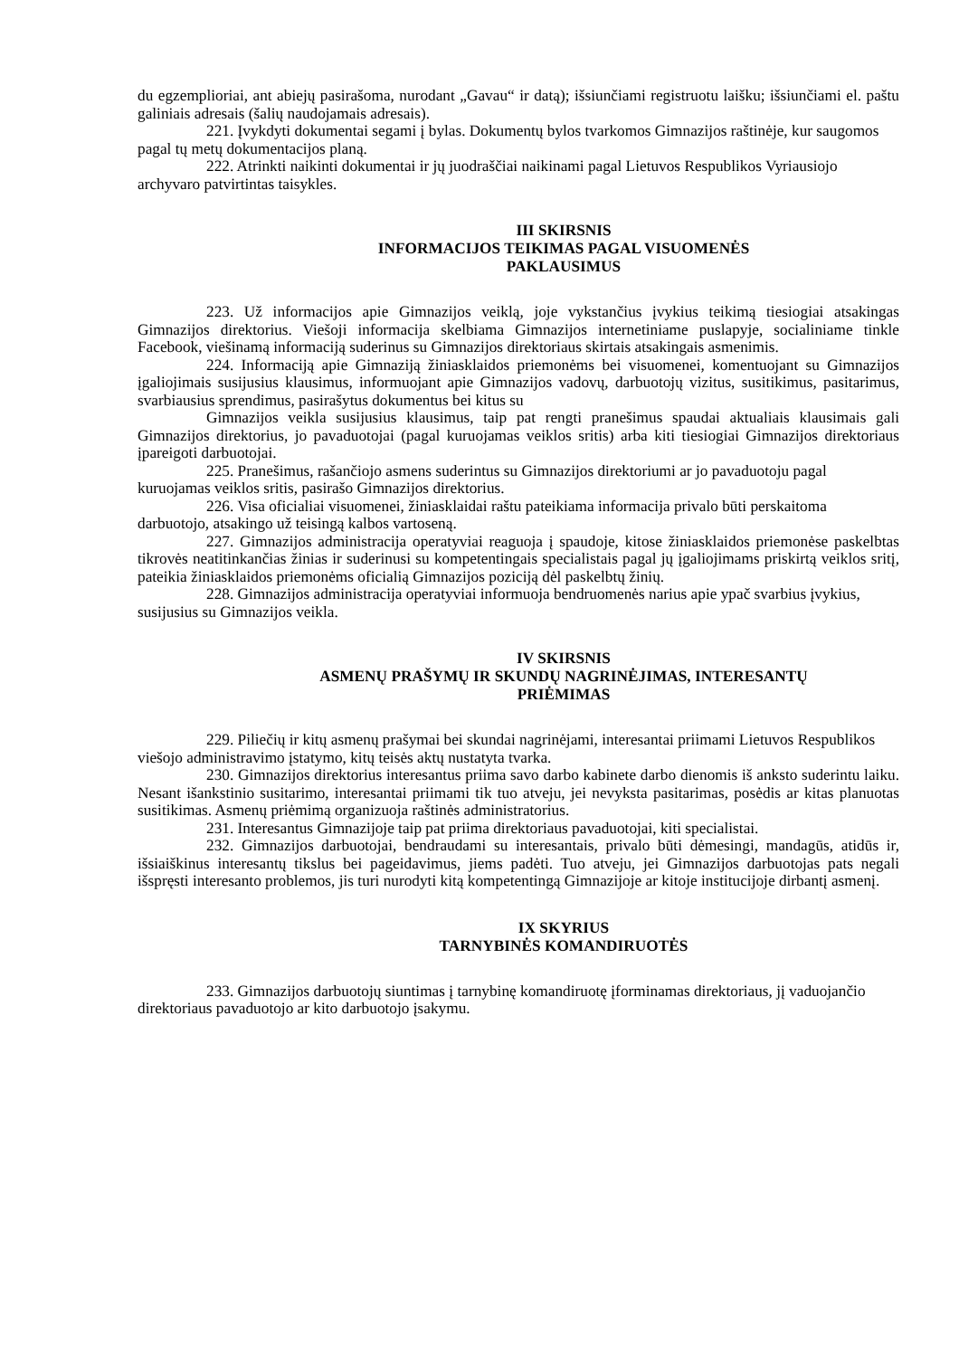du egzemplioriai, ant abiejų pasirašoma, nurodant „Gavau“ ir datą); išsiunčiami registruotu laišku; išsiunčiami el. paštu galiniais adresais (šalių naudojamais adresais).
221. Įvykdyti dokumentai segami į bylas. Dokumentų bylos tvarkomos Gimnazijos raštinėje, kur saugomos pagal tų metų dokumentacijos planą.
222. Atrinkti naikinti dokumentai ir jų juodraščiai naikinami pagal Lietuvos Respublikos Vyriausiojo archyvaro patvirtintas taisykles.
III SKIRSNIS
INFORMACIJOS TEIKIMAS PAGAL VISUOMENĖS
PAKLAUSIMUS
223. Už informacijos apie Gimnazijos veiklą, joje vykstančius įvykius teikimą tiesiogiai atsakingas Gimnazijos direktorius. Viešoji informacija skelbiama Gimnazijos internetiniame puslapyje, socialiniame tinkle Facebook, viešinamą informaciją suderinus su Gimnazijos direktoriaus skirtais atsakingais asmenimis.
224. Informaciją apie Gimnaziją žiniasklaidos priemonėms bei visuomenei, komentuojant su Gimnazijos įgaliojimais susijusius klausimus, informuojant apie Gimnazijos vadovų, darbuotojų vizitus, susitikimus, pasitarimus, svarbiausius sprendimus, pasirašytus dokumentus bei kitus su
Gimnazijos veikla susijusius klausimus, taip pat rengti pranešimus spaudai aktualiais klausimais gali Gimnazijos direktorius, jo pavaduotojai (pagal kuruojamas veiklos sritis) arba kiti tiesiogiai Gimnazijos direktoriaus įpareigoti darbuotojai.
225. Pranešimus, rašančiojo asmens suderintus su Gimnazijos direktoriumi ar jo pavaduotoju pagal kuruojamas veiklos sritis, pasirašo Gimnazijos direktorius.
226. Visa oficialiai visuomenei, žiniasklaidai raštu pateikiama informacija privalo būti perskaitoma darbuotojo, atsakingo už teisingą kalbos vartoseną.
227. Gimnazijos administracija operatyviai reaguoja į spaudoje, kitose žiniasklaidos priemonėse paskelbtas tikrovės neatitinkančias žinias ir suderinusi su kompetentingais specialistais pagal jų įgaliojimams priskirtą veiklos sritį, pateikia žiniasklaidos priemonėms oficialią Gimnazijos poziciją dėl paskelbtų žinių.
228. Gimnazijos administracija operatyviai informuoja bendruomenės narius apie ypač svarbius įvykius, susijusius su Gimnazijos veikla.
IV SKIRSNIS
ASMENŲ PRAŠYMŲ IR SKUNDŲ NAGRINĖJIMAS, INTERESANTŲ
PRIĖMIMAS
229. Piliečių ir kitų asmenų prašymai bei skundai nagrinėjami, interesantai priimami Lietuvos Respublikos viešojo administravimo įstatymo, kitų teisės aktų nustatyta tvarka.
230. Gimnazijos direktorius interesantus priima savo darbo kabinete darbo dienomis iš anksto suderintu laiku. Nesant išankstinio susitarimo, interesantai priimami tik tuo atveju, jei nevyksta pasitarimas, posėdis ar kitas planuotas susitikimas. Asmenų priėmimą organizuoja raštinės administratorius.
231. Interesantus Gimnazijoje taip pat priima direktoriaus pavaduotojai, kiti specialistai.
232. Gimnazijos darbuotojai, bendraudami su interesantais, privalo būti dėmesingi, mandagūs, atidūs ir, išsiaiškinus interesantų tikslus bei pageidavimus, jiems padėti. Tuo atveju, jei Gimnazijos darbuotojas pats negali išspręsti interesanto problemos, jis turi nurodyti kitą kompetentingą Gimnazijoje ar kitoje institucijoje dirbantį asmenį.
IX SKYRIUS
TARNYBINĖS KOMANDIRUOTĖS
233. Gimnazijos darbuotojų siuntimas į tarnybinę komandiruotę įforminamas direktoriaus, jį vaduojančio direktoriaus pavaduotojo ar kito darbuotojo įsakymu.